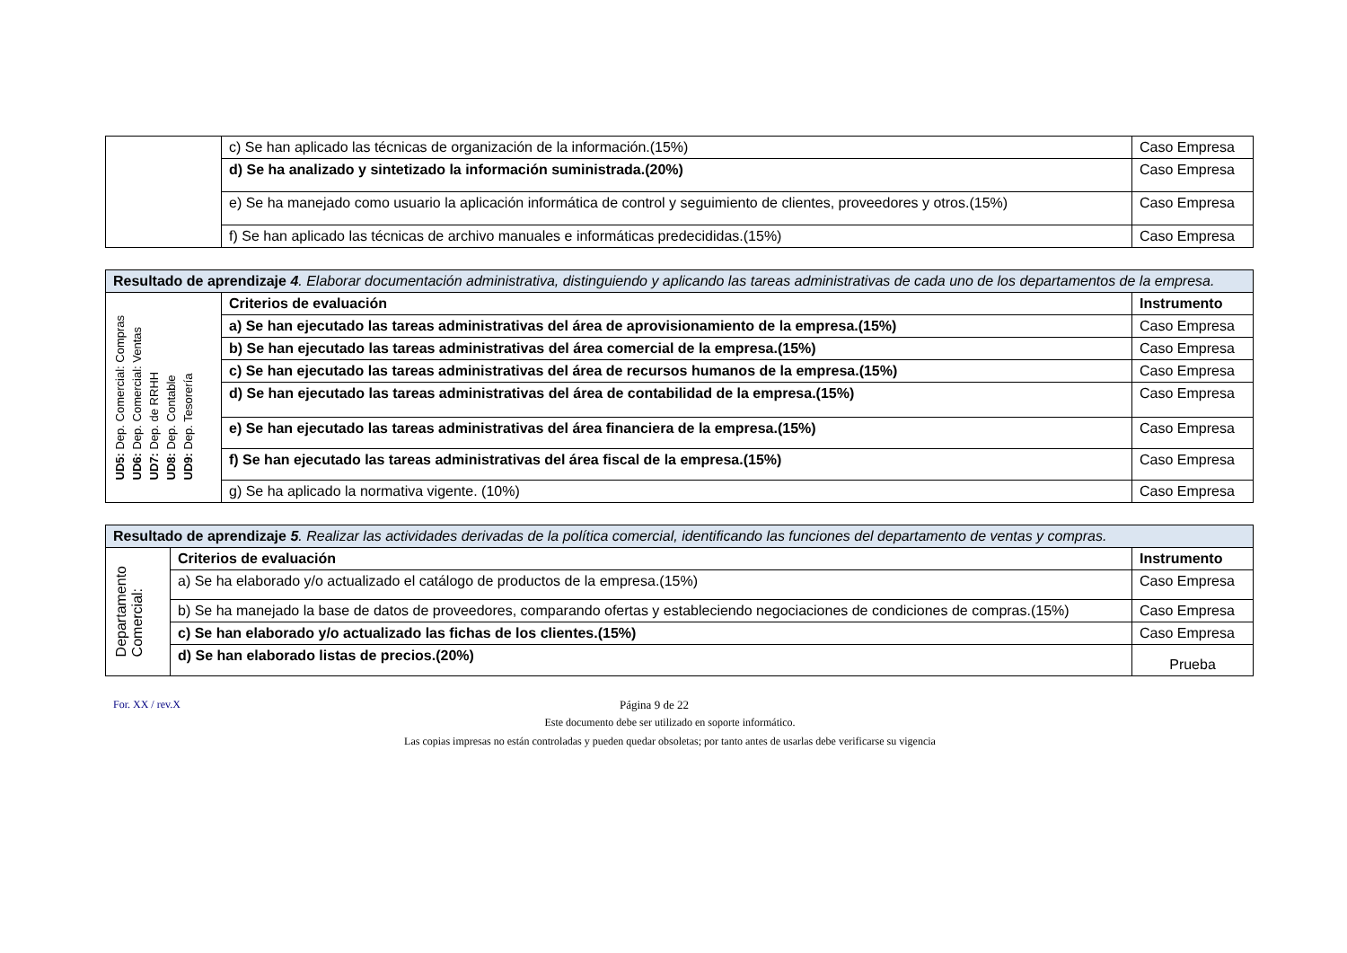| | c) Se han aplicado las técnicas de organización de la información.(15%) | Caso Empresa |
| | d) Se ha analizado y sintetizado la información suministrada.(20%) | Caso Empresa |
| | e) Se ha manejado como usuario la aplicación informática de control y seguimiento de clientes, proveedores y otros.(15%) | Caso Empresa |
| | f) Se han aplicado las técnicas de archivo manuales e informáticas predecididas.(15%) | Caso Empresa |
| Resultado de aprendizaje 4 . Elaborar documentación administrativa, distinguiendo y aplicando las tareas administrativas de cada uno de los departamentos de la empresa. | | |
| UD5: Dep. Comercial: Compras UD6: Dep. Comercial: Ventas UD7: Dep. de RRHH UD8: Dep. Contable UD9: Dep. Tesorería | Criterios de evaluación | Instrumento |
| | a) Se han ejecutado las tareas administrativas del área de aprovisionamiento de la empresa.(15%) | Caso Empresa |
| | b) Se han ejecutado las tareas administrativas del área comercial de la empresa.(15%) | Caso Empresa |
| | c) Se han ejecutado las tareas administrativas del área de recursos humanos de la empresa.(15%) | Caso Empresa |
| | d) Se han ejecutado las tareas administrativas del área de contabilidad de la empresa.(15%) | Caso Empresa |
| | e) Se han ejecutado las tareas administrativas del área financiera de la empresa.(15%) | Caso Empresa |
| | f) Se han ejecutado las tareas administrativas del área fiscal de la empresa.(15%) | Caso Empresa |
| | g) Se ha aplicado la normativa vigente. (10%) | Caso Empresa |
| Resultado de aprendizaje 5 . Realizar las actividades derivadas de la política comercial, identificando las funciones del departamento de ventas y compras. | | |
| Departamento Comercial: | Criterios de evaluación | Instrumento |
| | a) Se ha elaborado y/o actualizado el catálogo de productos de la empresa.(15%) | Caso Empresa |
| | b) Se ha manejado la base de datos de proveedores, comparando ofertas y estableciendo negociaciones de condiciones de compras.(15%) | Caso Empresa |
| | c) Se han elaborado y/o actualizado las fichas de los clientes.(15%) | Caso Empresa |
| | d) Se han elaborado listas de precios.(20%) | Prueba |
For. XX / rev.X Página 9 de 22
Este documento debe ser utilizado en soporte informático.
Las copias impresas no están controladas y pueden quedar obsoletas; por tanto antes de usarlas debe verificarse su vigencia